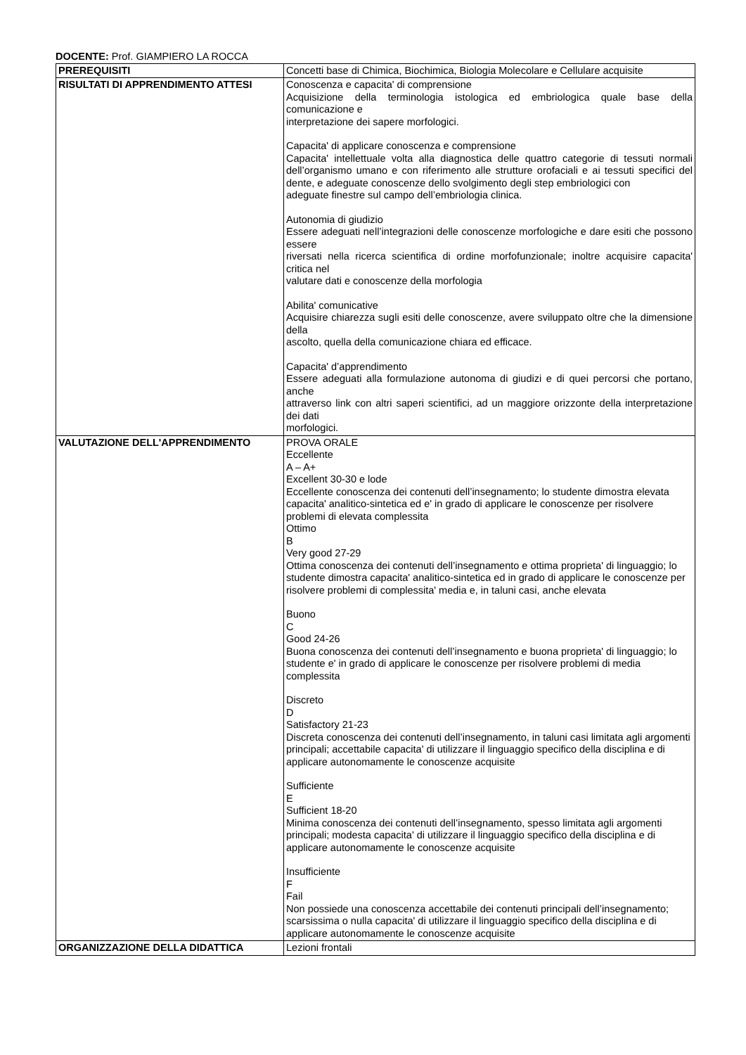DOCENTE: Prof. GIAMPIERO LA ROCCA
| PREREQUISITI | Concetti base di Chimica, Biochimica, Biologia Molecolare e Cellulare acquisite |
| RISULTATI DI APPRENDIMENTO ATTESI | Conoscenza e capacita' di comprensione Acquisizione della terminologia istologica ed embriologica quale base della comunicazione e interpretazione dei sapere morfologici. Capacita' di applicare conoscenza e comprensione Capacita' intellettuale volta alla diagnostica delle quattro categorie di tessuti normali dell’organismo umano e con riferimento alle strutture orofaciali e ai tessuti specifici del dente, e adeguate conoscenze dello svolgimento degli step embriologici con adeguate finestre sul campo dell’embriologia clinica. Autonomia di giudizio Essere adeguati nell’integrazioni delle conoscenze morfologiche e dare esiti che possono essere riversati nella ricerca scientifica di ordine morfofunzionale; inoltre acquisire capacita' critica nel valutare dati e conoscenze della morfologia Abilita' comunicative Acquisire chiarezza sugli esiti delle conoscenze, avere sviluppato oltre che la dimensione della ascolto, quella della comunicazione chiara ed efficace. Capacita' d’apprendimento Essere adeguati alla formulazione autonoma di giudizi e di quei percorsi che portano, anche attraverso link con altri saperi scientifici, ad un maggiore orizzonte della interpretazione dei dati morfologici. |
| VALUTAZIONE DELL'APPRENDIMENTO | PROVA ORALE Eccellente A – A+ Excellent 30-30 e lode Eccellente conoscenza dei contenuti dell’insegnamento; lo studente dimostra elevata capacita' analitico-sintetica ed e' in grado di applicare le conoscenze per risolvere problemi di elevata complessita Ottimo B Very good 27-29 Ottima conoscenza dei contenuti dell’insegnamento e ottima proprieta' di linguaggio; lo studente dimostra capacita' analitico-sintetica ed in grado di applicare le conoscenze per risolvere problemi di complessita' media e, in taluni casi, anche elevata Buono C Good 24-26 Buona conoscenza dei contenuti dell’insegnamento e buona proprieta' di linguaggio; lo studente e' in grado di applicare le conoscenze per risolvere problemi di media complessita Discreto D Satisfactory 21-23 Discreta conoscenza dei contenuti dell’insegnamento, in taluni casi limitata agli argomenti principali; accettabile capacita' di utilizzare il linguaggio specifico della disciplina e di applicare autonomamente le conoscenze acquisite Sufficiente E Sufficient 18-20 Minima conoscenza dei contenuti dell’insegnamento, spesso limitata agli argomenti principali; modesta capacita' di utilizzare il linguaggio specifico della disciplina e di applicare autonomamente le conoscenze acquisite Insufficiente F Fail Non possiede una conoscenza accettabile dei contenuti principali dell’insegnamento; scarsissima o nulla capacita' di utilizzare il linguaggio specifico della disciplina e di applicare autonomamente le conoscenze acquisite |
| ORGANIZZAZIONE DELLA DIDATTICA | Lezioni frontali |